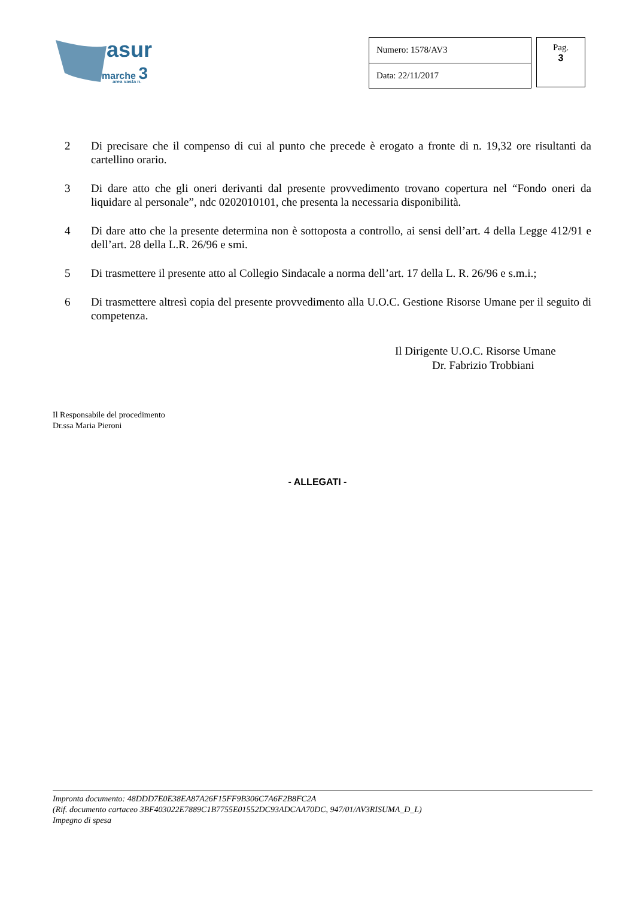asur
marche 3
area vasta n.
| Numero: 1578/AV3 |
| Data: 22/11/2017 |
Pag.
3
2 Di precisare che il compenso di cui al punto che precede è erogato a fronte di n. 19,32 ore risultanti da cartellino orario.
3 Di dare atto che gli oneri derivanti dal presente provvedimento trovano copertura nel “Fondo oneri da liquidare al personale”, ndc 0202010101, che presenta la necessaria disponibilità.
4 Di dare atto che la presente determina non è sottoposta a controllo, ai sensi dell’art. 4 della Legge 412/91 e dell’art. 28 della L.R. 26/96 e smi.
5 Di trasmettere il presente atto al Collegio Sindacale a norma dell’art. 17 della L. R. 26/96 e s.m.i.;
6 Di trasmettere altresì copia del presente provvedimento alla U.O.C. Gestione Risorse Umane per il seguito di competenza.
Il Dirigente U.O.C. Risorse Umane
Dr. Fabrizio Trobbiani
Il Responsabile del procedimento
Dr.ssa Maria Pieroni
- ALLEGATI -
Impronta documento: 48DDD7E0E38EA87A26F15FF9B306C7A6F2B8FC2A
(Rif. documento cartaceo 3BF403022E7889C1B7755E01552DC93ADCAA70DC, 947/01/AV3RISUMA_D_L)
Impegno di spesa